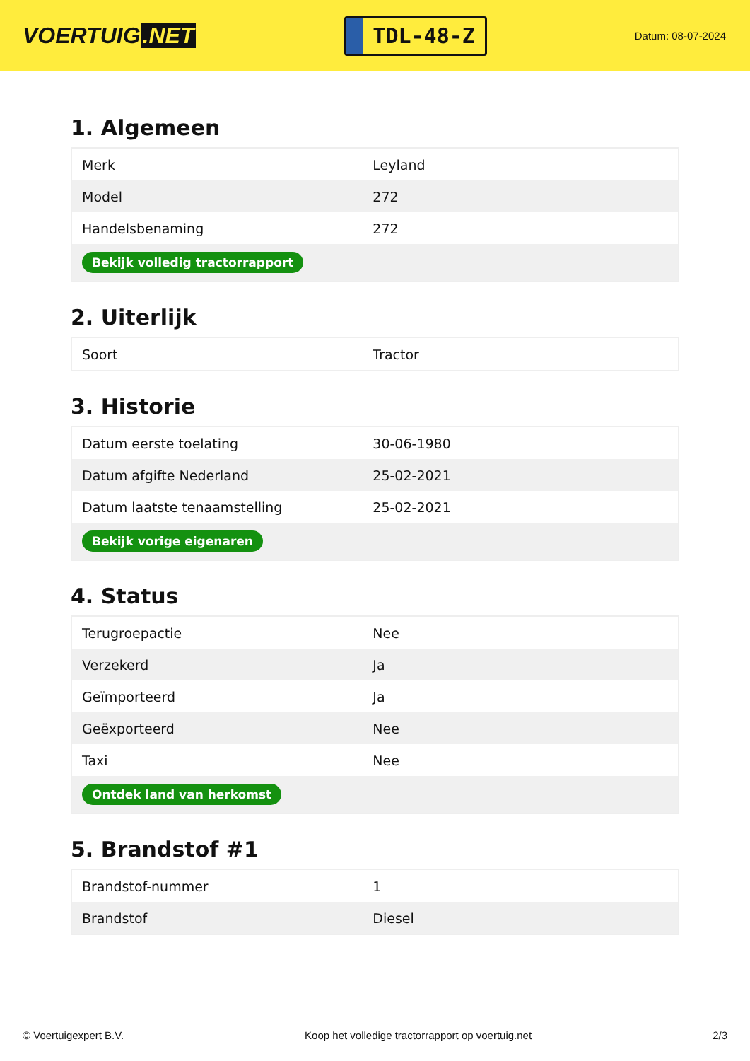VOERTUIG.NET
TDL-48-Z
Datum: 08-07-2024
1. Algemeen
| Merk | Leyland |
| Model | 272 |
| Handelsbenaming | 272 |
| Bekijk volledig tractorrapport | |
2. Uiterlijk
| Soort | Tractor |
3. Historie
| Datum eerste toelating | 30-06-1980 |
| Datum afgifte Nederland | 25-02-2021 |
| Datum laatste tenaamstelling | 25-02-2021 |
| Bekijk vorige eigenaren | |
4. Status
| Terugroepactie | Nee |
| Verzekerd | Ja |
| Geïmporteerd | Ja |
| Geëxporteerd | Nee |
| Taxi | Nee |
| Ontdek land van herkomst | |
5. Brandstof #1
| Brandstof-nummer | 1 |
| Brandstof | Diesel |
© Voertuigexpert B.V. Koop het volledige tractorrapport op voertuig.net 2/3